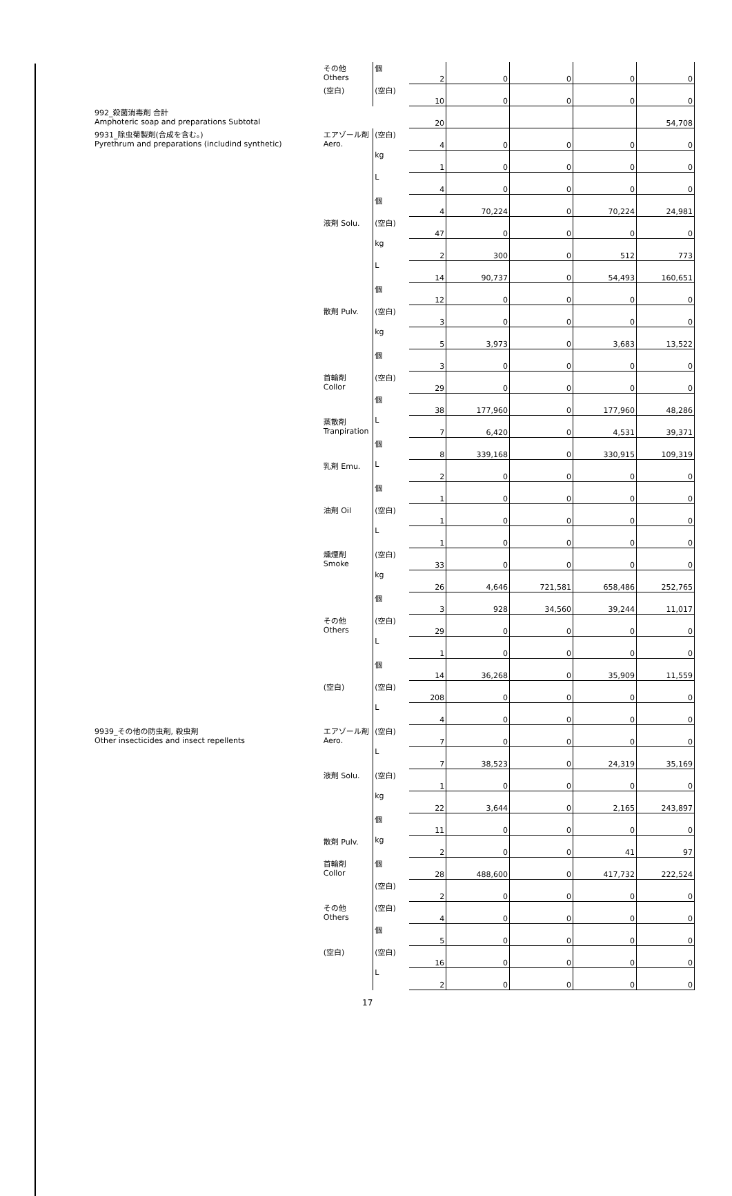| | その他 Others | 個 | 2 | 0 | 0 | 0 | 0 |
| | (空白) | (空白) | 10 | 0 | 0 | 0 | 0 |
| 992_殺菌消毒剤 合計 Amphoteric soap and preparations Subtotal | | | 20 | | | | 54,708 |
| 9931_除虫菊製剤(合成を含む。) Pyrethrum and preparations (includind synthetic) | エアゾール剤 Aero. | (空白) | 4 | 0 | 0 | 0 | 0 |
| | | kg | 1 | 0 | 0 | 0 | 0 |
| | | L | 4 | 0 | 0 | 0 | 0 |
| | | 個 | 4 | 70,224 | 0 | 70,224 | 24,981 |
| | 液剤 Solu. | (空白) | 47 | 0 | 0 | 0 | 0 |
| | | kg | 2 | 300 | 0 | 512 | 773 |
| | | L | 14 | 90,737 | 0 | 54,493 | 160,651 |
| | | 個 | 12 | 0 | 0 | 0 | 0 |
| | 散剤 Pulv. | (空白) | 3 | 0 | 0 | 0 | 0 |
| | | kg | 5 | 3,973 | 0 | 3,683 | 13,522 |
| | | 個 | 3 | 0 | 0 | 0 | 0 |
| | 首輪剤 Collor | (空白) | 29 | 0 | 0 | 0 | 0 |
| | | 個 | 38 | 177,960 | 0 | 177,960 | 48,286 |
| | 蒸散剤 Tranpiration | L | 7 | 6,420 | 0 | 4,531 | 39,371 |
| | | 個 | 8 | 339,168 | 0 | 330,915 | 109,319 |
| | 乳剤 Emu. | L | 2 | 0 | 0 | 0 | 0 |
| | | 個 | 1 | 0 | 0 | 0 | 0 |
| | 油剤 Oil | (空白) | 1 | 0 | 0 | 0 | 0 |
| | | L | 1 | 0 | 0 | 0 | 0 |
| | 燻煙剤 Smoke | (空白) | 33 | 0 | 0 | 0 | 0 |
| | | kg | 26 | 4,646 | 721,581 | 658,486 | 252,765 |
| | | 個 | 3 | 928 | 34,560 | 39,244 | 11,017 |
| | その他 Others | (空白) | 29 | 0 | 0 | 0 | 0 |
| | | L | 1 | 0 | 0 | 0 | 0 |
| | | 個 | 14 | 36,268 | 0 | 35,909 | 11,559 |
| | (空白) | (空白) | 208 | 0 | 0 | 0 | 0 |
| | | L | 4 | 0 | 0 | 0 | 0 |
| 9939_その他の防虫剤, 殺虫剤 Other insecticides and insect repellents | エアゾール剤 Aero. | (空白) | 7 | 0 | 0 | 0 | 0 |
| | | L | 7 | 38,523 | 0 | 24,319 | 35,169 |
| | 液剤 Solu. | (空白) | 1 | 0 | 0 | 0 | 0 |
| | | kg | 22 | 3,644 | 0 | 2,165 | 243,897 |
| | | 個 | 11 | 0 | 0 | 0 | 0 |
| | 散剤 Pulv. | kg | 2 | 0 | 0 | 41 | 97 |
| | 首輪剤 Collor | 個 | 28 | 488,600 | 0 | 417,732 | 222,524 |
| | | (空白) | 2 | 0 | 0 | 0 | 0 |
| | その他 Others | (空白) | 4 | 0 | 0 | 0 | 0 |
| | | 個 | 5 | 0 | 0 | 0 | 0 |
| | (空白) | (空白) | 16 | 0 | 0 | 0 | 0 |
| | | L | 2 | 0 | 0 | 0 | 0 |
17